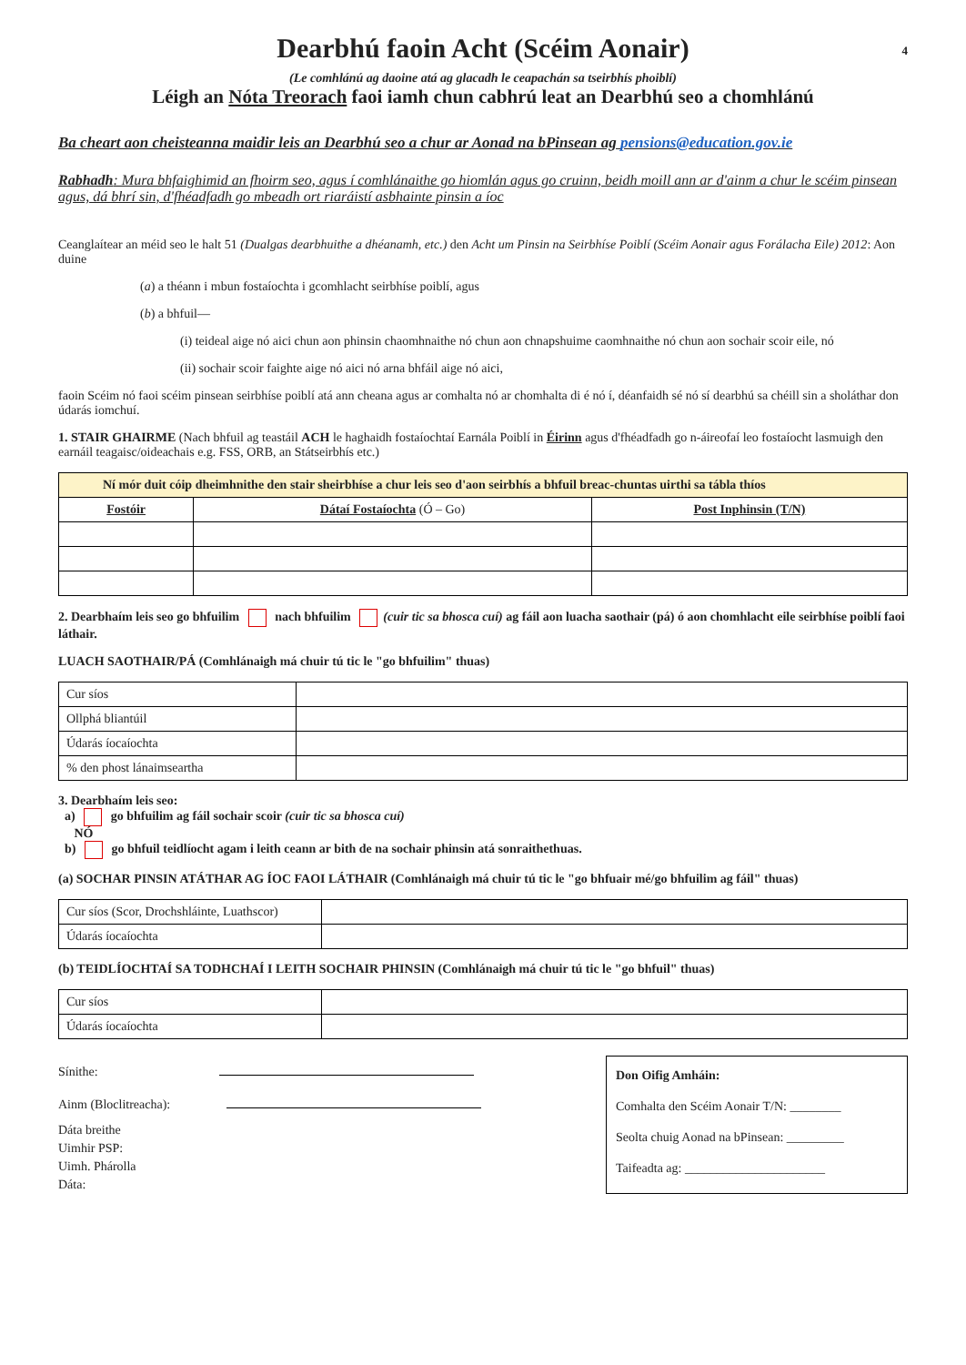Dearbhú faoin Acht (Scéim Aonair) 4
(Le comhlánú ag daoine atá ag glacadh le ceapachán sa tseirbhís phoiblí)
Léigh an Nóta Treorach faoi iamh chun cabhrú leat an Dearbhú seo a chomhlánú
Ba cheart aon cheisteanna maidir leis an Dearbhú seo a chur ar Aonad na bPinsean ag pensions@education.gov.ie
Rabhadh: Mura bhfaighimid an fhoirm seo, agus í comhlánaithe go hiomlán agus go cruinn, beidh moill ann ar d'ainm a chur le scéim pinsean agus, dá bhrí sin, d'fhéadfadh go mbeadh ort riaráistí asbhainte pinsin a íoc
Ceanglaítear an méid seo le halt 51 (Dualgas dearbhuithe a dhéanamh, etc.) den Acht um Pinsin na Seirbhíse Poiblí (Scéim Aonair agus Forálacha Eile) 2012: Aon duine
(a) a théann i mbun fostaíochta i gcomhlacht seirbhíse poiblí, agus
(b) a bhfuil—
(i) teideal aige nó aici chun aon phinsin chaomhnaithe nó chun aon chnapshuime caomhnaithe nó chun aon sochair scoir eile, nó
(ii) sochair scoir faighte aige nó aici nó arna bhfáil aige nó aici,
faoin Scéim nó faoi scéim pinsean seirbhíse poiblí atá ann cheana agus ar comhalta nó ar chomhalta di é nó í, déanfaidh sé nó sí dearbhú sa chéill sin a sholáthar don údarás iomchuí.
1. STAIR GHAIRME (Nach bhfuil ag teastáil ACH le haghaidh fostaíochtaí Earnála Poiblí in Éirinn agus d'fhéadfadh go n-áireofaí leo fostaíocht lasmuigh den earnáil teagaisc/oideachais e.g. FSS, ORB, an Státseirbhís etc.)
| Ní mór duit cóip dheimhnithe den stair sheirbhíse a chur leis seo d'aon seirbhís a bhfuil breac-chuntas uirthi sa tábla thíos | | |
| Fostóir | Dátaí Fostaíochta (Ó – Go) | Post Inphinsin (T/N) |
2. Dearbhaím leis seo go bhfuilim nach bhfuilim (cuir tic sa bhosca cuí) ag fáil aon luacha saothair (pá) ó aon chomhlacht eile seirbhíse poiblí faoi láthair.
LUACH SAOTHAIR/PÁ (Comhlánaigh má chuir tú tic le "go bhfuilim" thuas)
| Cur síos | |
| Ollphá bliantúil | |
| Údarás íocaíochta | |
| % den phost lánaimseartha | |
3. Dearbhaím leis seo:
a) go bhfuilim ag fáil sochair scoir (cuir tic sa bhosca cuí)
NÓ
b) go bhfuil teidlíocht agam i leith ceann ar bith de na sochair phinsin atá sonraithethuas.
(a) SOCHAR PINSIN ATÁTHAR AG ÍOC FAOI LÁTHAIR (Comhlánaigh má chuir tú tic le "go bhfuair mé/go bhfuilim ag fáil" thuas)
| Cur síos (Scor, Drochshláinte, Luathscor) | |
| Údarás íocaíochta | |
(b) TEIDLÍOCHTAÍ SA TODHCHAÍ I LEITH SOCHAIR PHINSIN (Comhlánaigh má chuir tú tic le "go bhfuil" thuas)
| Cur síos | |
| Údarás íocaíochta | |
Sínithe:
Ainm (Bloclitreacha):
Dáta breithe
Uimhir PSP:
Uimh. Phárolla
Dáta:
Don Oifig Amháin:
Comhalta den Scéim Aonair T/N: ________
Seolta chuig Aonad na bPinsean: _________
Taifeadta ag: ______________________